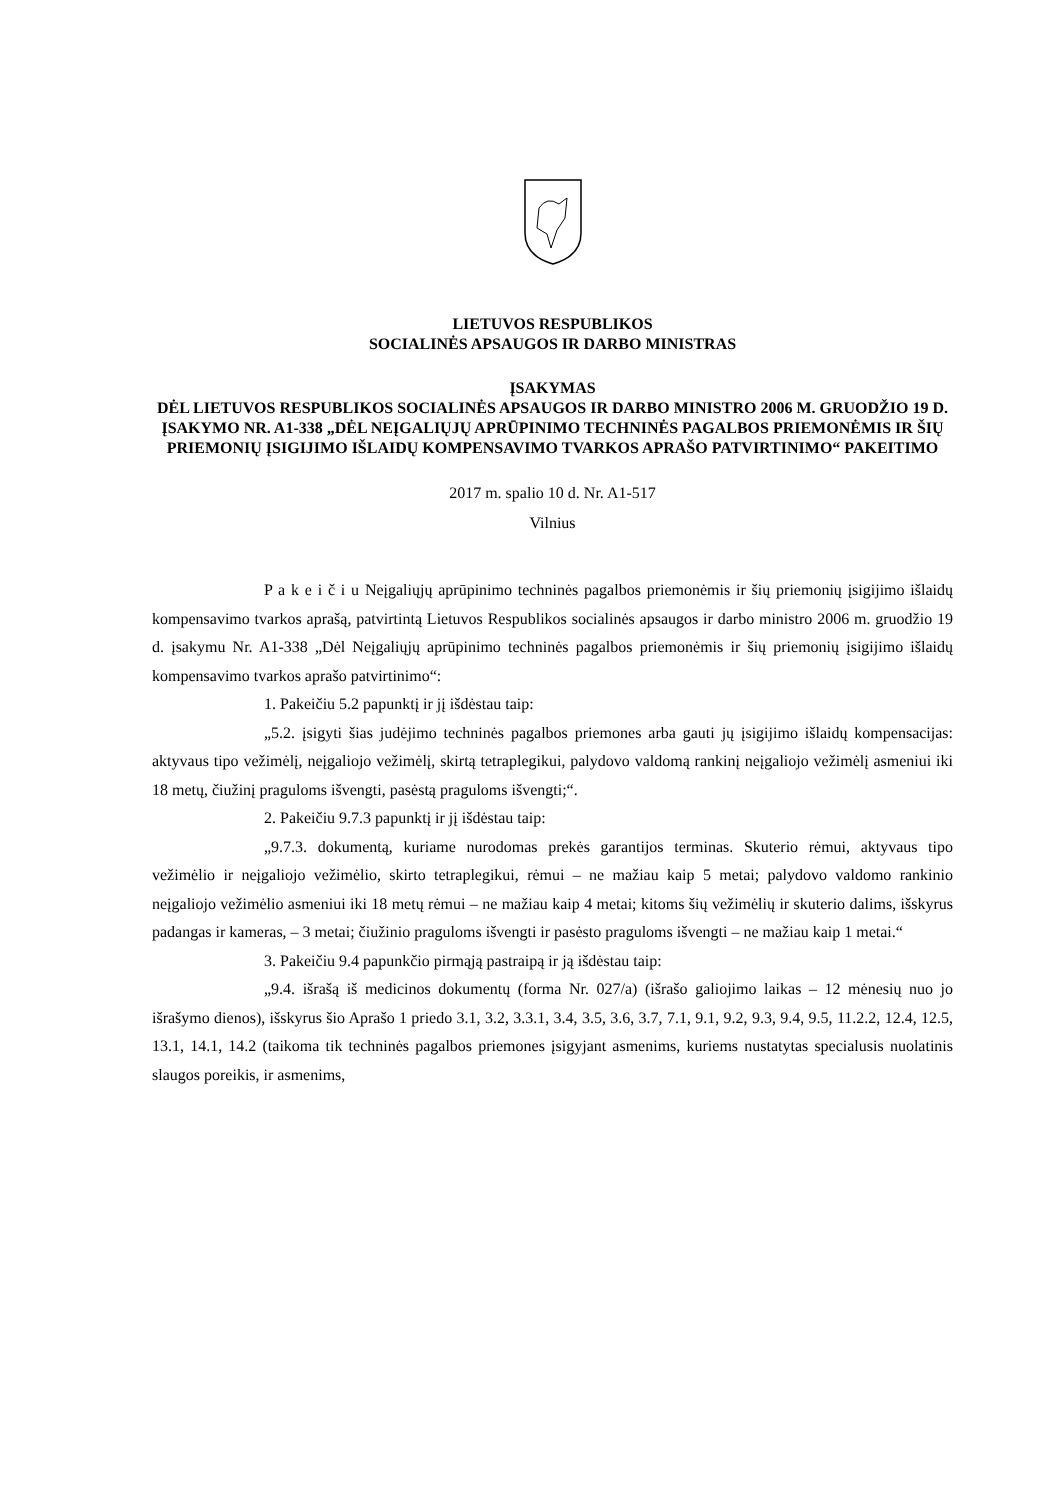LIETUVOS RESPUBLIKOS
SOCIALINĖS APSAUGOS IR DARBO MINISTRAS
ĮSAKYMAS
DĖL LIETUVOS RESPUBLIKOS SOCIALINĖS APSAUGOS IR DARBO MINISTRO 2006 M. GRUODŽIO 19 D. ĮSAKYMO NR. A1-338 „DĖL NEĮGALIŲJŲ APRŪPINIMO TECHNINĖS PAGALBOS PRIEMONĖMIS IR ŠIŲ PRIEMONIŲ ĮSIGIJIMO IŠLAIDŲ KOMPENSAVIMO TVARKOS APRAŠO PATVIRTINIMO“ PAKEITIMO
2017 m. spalio 10 d. Nr. A1-517
Vilnius
P a k e i č i u Neįgaliųjų aprūpinimo techninės pagalbos priemonėmis ir šių priemonių įsigijimo išlaidų kompensavimo tvarkos aprašą, patvirtintą Lietuvos Respublikos socialinės apsaugos ir darbo ministro 2006 m. gruodžio 19 d. įsakymu Nr. A1-338 „Dėl Neįgaliųjų aprūpinimo techninės pagalbos priemonėmis ir šių priemonių įsigijimo išlaidų kompensavimo tvarkos aprašo patvirtinimo“:
1. Pakeičiu 5.2 papunktį ir jį išdėstau taip:
„5.2. įsigyti šias judėjimo techninės pagalbos priemones arba gauti jų įsigijimo išlaidų kompensacijas: aktyvaus tipo vežimėlį, neįgaliojo vežimėlį, skirtą tetraplegikui, palydovo valdomą rankinį neįgaliojo vežimėlį asmeniui iki 18 metų, čiužinį praguloms išvengti, pasėstą praguloms išvengti;“.
2. Pakeičiu 9.7.3 papunktį ir jį išdėstau taip:
„9.7.3. dokumentą, kuriame nurodomas prekės garantijos terminas. Skuterio rėmui, aktyvaus tipo vežimėlio ir neįgaliojo vežimėlio, skirto tetraplegikui, rėmui – ne mažiau kaip 5 metai; palydovo valdomo rankinio neįgaliojo vežimėlio asmeniui iki 18 metų rėmui – ne mažiau kaip 4 metai; kitoms šių vežimėlių ir skuterio dalims, išskyrus padangas ir kameras, – 3 metai; čiužinio praguloms išvengti ir pasėsto praguloms išvengti – ne mažiau kaip 1 metai.“
3. Pakeičiu 9.4 papunkčio pirmąją pastraipą ir ją išdėstau taip:
„9.4. išrašą iš medicinos dokumentų (forma Nr. 027/a) (išrašo galiojimo laikas – 12 mėnesių nuo jo išrašymo dienos), išskyrus šio Aprašo 1 priedo 3.1, 3.2, 3.3.1, 3.4, 3.5, 3.6, 3.7, 7.1, 9.1, 9.2, 9.3, 9.4, 9.5, 11.2.2, 12.4, 12.5, 13.1, 14.1, 14.2 (taikoma tik techninės pagalbos priemones įsigyjant asmenims, kuriems nustatytas specialusis nuolatinis slaugos poreikis, ir asmenims,